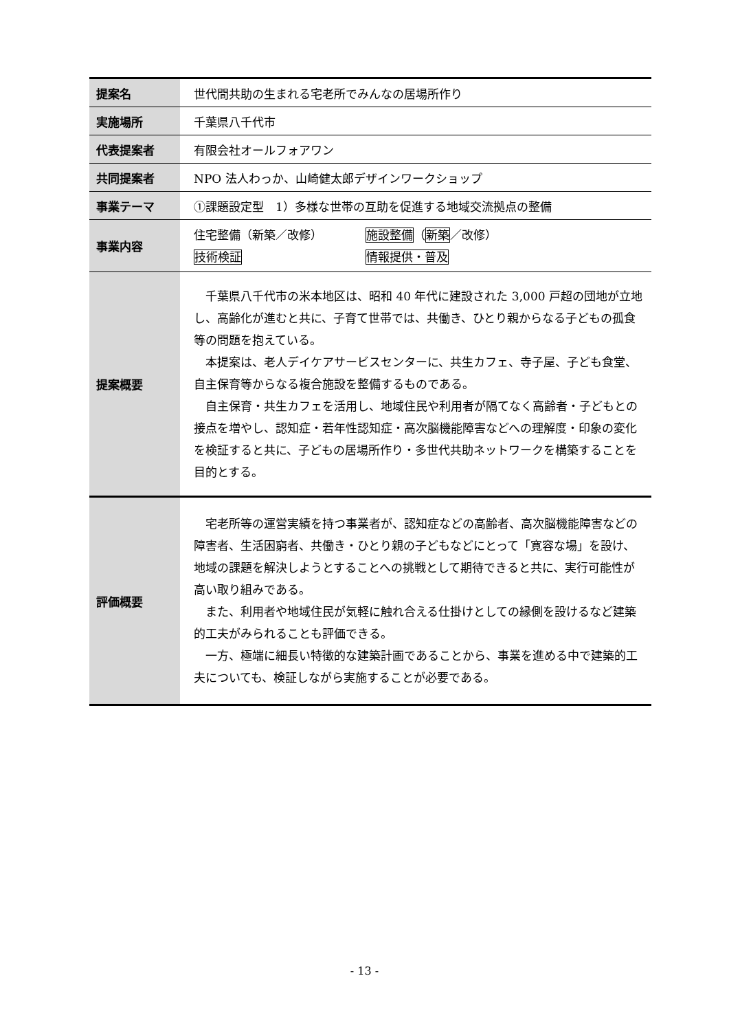| 提案名 | 世代間共助の生まれる宅老所でみんなの居場所作り |
| 実施場所 | 千葉県八千代市 |
| 代表提案者 | 有限会社オールフォアワン |
| 共同提案者 | NPO 法人わっか、山崎健太郎デザインワークショップ |
| 事業テーマ | ①課題設定型 1）多様な世帯の互助を促進する地域交流拠点の整備 |
| 事業内容 | 住宅整備（新築／改修） 施設整備 （ 新築 ／改修） 技術検証 情報提供・普及 |
| 提案概要 | 千葉県八千代市の米本地区は、昭和 40 年代に建設された 3,000 戸超の団地が立地し、高齢化が進むと共に、子育て世帯では、共働き、ひとり親からなる子どもの孤食等の問題を抱えている。 本提案は、老人デイケアサービスセンターに、共生カフェ、寺子屋、子ども食堂、自主保育等からなる複合施設を整備するものである。 自主保育・共生カフェを活用し、地域住民や利用者が隔てなく高齢者・子どもとの接点を増やし、認知症・若年性認知症・高次脳機能障害などへの理解度・印象の変化を検証すると共に、子どもの居場所作り・多世代共助ネットワークを構築することを目的とする。 |
| 評価概要 | 宅老所等の運営実績を持つ事業者が、認知症などの高齢者、高次脳機能障害などの障害者、生活困窮者、共働き・ひとり親の子どもなどにとって「寛容な場」を設け、地域の課題を解決しようとすることへの挑戦として期待できると共に、実行可能性が高い取り組みである。 また、利用者や地域住民が気軽に触れ合える仕掛けとしての縁側を設けるなど建築的工夫がみられることも評価できる。 一方、極端に細長い特徴的な建築計画であることから、事業を進める中で建築的工夫についても、検証しながら実施することが必要である。 |
- 13 -